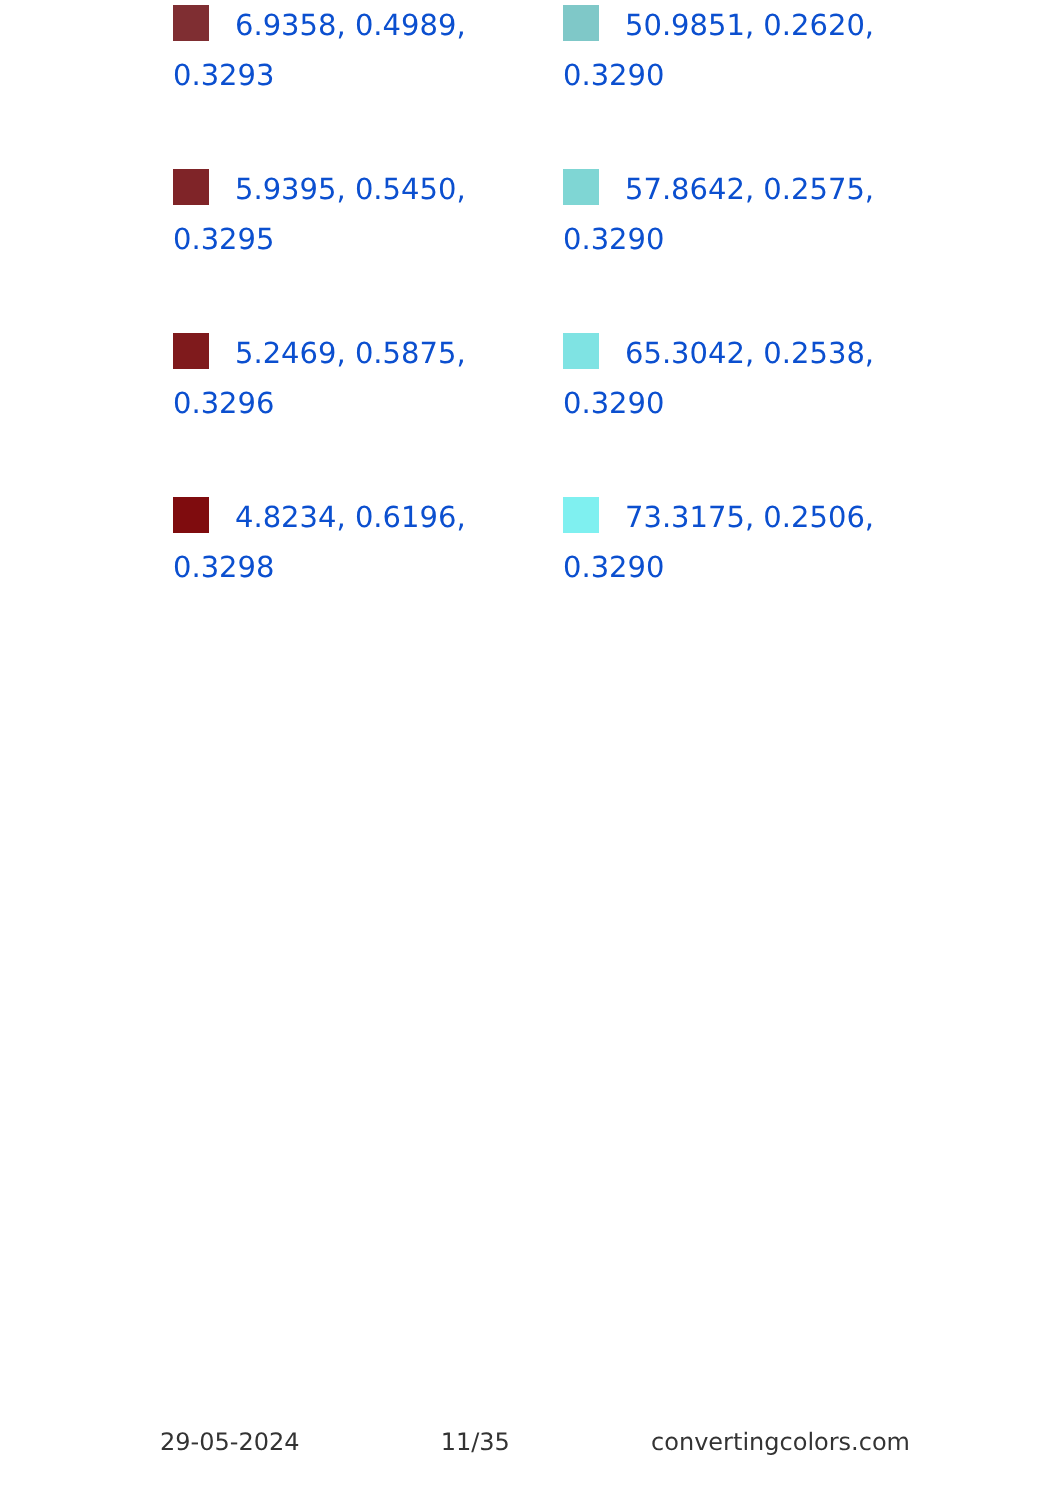6.9358, 0.4989, 0.3293
50.9851, 0.2620, 0.3290
5.9395, 0.5450, 0.3295
57.8642, 0.2575, 0.3290
5.2469, 0.5875, 0.3296
65.3042, 0.2538, 0.3290
4.8234, 0.6196, 0.3298
73.3175, 0.2506, 0.3290
29-05-2024 11/35 convertingcolors.com